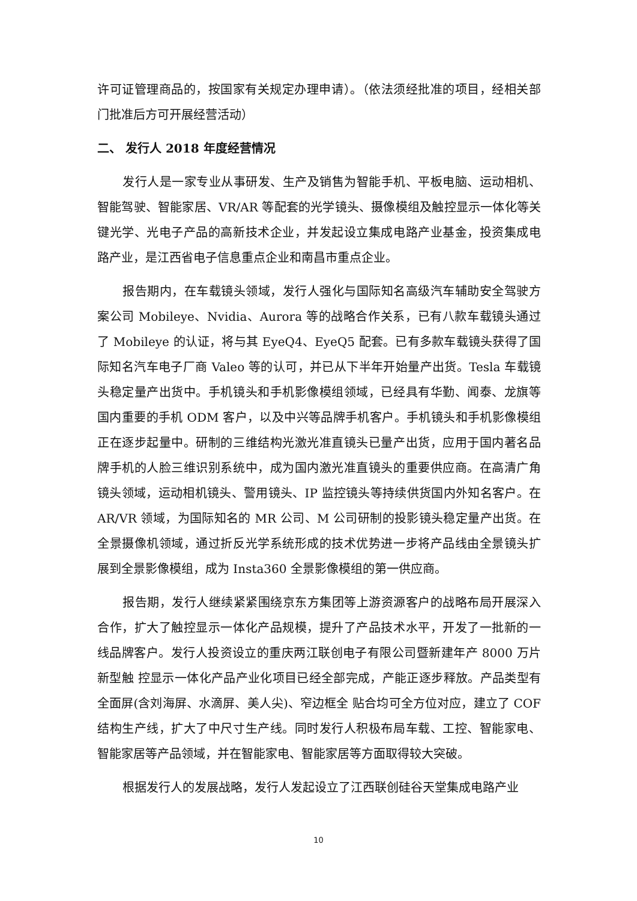许可证管理商品的，按国家有关规定办理申请）。（依法须经批准的项目，经相关部门批准后方可开展经营活动）
二、 发行人 2018 年度经营情况
发行人是一家专业从事研发、生产及销售为智能手机、平板电脑、运动相机、智能驾驶、智能家居、VR/AR 等配套的光学镜头、摄像模组及触控显示一体化等关键光学、光电子产品的高新技术企业，并发起设立集成电路产业基金，投资集成电路产业，是江西省电子信息重点企业和南昌市重点企业。
报告期内，在车载镜头领域，发行人强化与国际知名高级汽车辅助安全驾驶方案公司 Mobileye、Nvidia、Aurora 等的战略合作关系，已有八款车载镜头通过了 Mobileye 的认证，将与其 EyeQ4、EyeQ5 配套。已有多款车载镜头获得了国际知名汽车电子厂商 Valeo 等的认可，并已从下半年开始量产出货。Tesla 车载镜头稳定量产出货中。手机镜头和手机影像模组领域，已经具有华勤、闻泰、龙旗等国内重要的手机 ODM 客户，以及中兴等品牌手机客户。手机镜头和手机影像模组正在逐步起量中。研制的三维结构光激光准直镜头已量产出货，应用于国内著名品牌手机的人脸三维识别系统中，成为国内激光准直镜头的重要供应商。在高清广角镜头领域，运动相机镜头、警用镜头、IP 监控镜头等持续供货国内外知名客户。在 AR/VR 领域，为国际知名的 MR 公司、M 公司研制的投影镜头稳定量产出货。在全景摄像机领域，通过折反光学系统形成的技术优势进一步将产品线由全景镜头扩展到全景影像模组，成为 Insta360 全景影像模组的第一供应商。
报告期，发行人继续紧紧围绕京东方集团等上游资源客户的战略布局开展深入合作，扩大了触控显示一体化产品规模，提升了产品技术水平，开发了一批新的一线品牌客户。发行人投资设立的重庆两江联创电子有限公司暨新建年产 8000 万片新型触 控显示一体化产品产业化项目已经全部完成，产能正逐步释放。产品类型有全面屏(含刘海屏、水滴屏、美人尖)、窄边框全 贴合均可全方位对应，建立了 COF 结构生产线，扩大了中尺寸生产线。同时发行人积极布局车载、工控、智能家电、智能家居等产品领域，并在智能家电、智能家居等方面取得较大突破。
根据发行人的发展战略，发行人发起设立了江西联创硅谷天堂集成电路产业
10